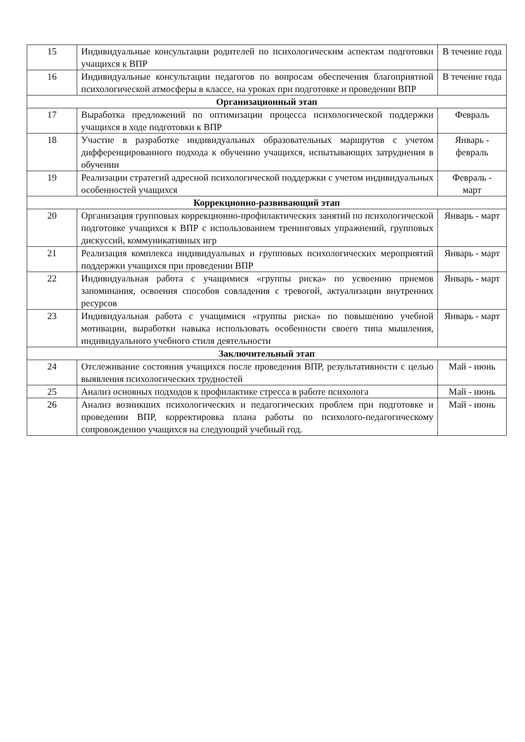| 15 | Индивидуальные консультации родителей по психологическим аспектам подготовки учащихся к ВПР | В течение года |
| 16 | Индивидуальные консультации педагогов по вопросам обеспечения благоприятной психологической атмосферы в классе, на уроках при подготовке и проведении ВПР | В течение года |
| Организационный этап | | |
| 17 | Выработка предложений по оптимизации процесса психологической поддержки учащихся в ходе подготовки к ВПР | Февраль |
| 18 | Участие в разработке индивидуальных образовательных маршрутов с учетом дифференцированного подхода к обучению учащихся, испытывающих затруднения в обучении | Январь - февраль |
| 19 | Реализации стратегий адресной психологической поддержки с учетом индивидуальных особенностей учащихся | Февраль - март |
| Коррекционно-развивающий этап | | |
| 20 | Организация групповых коррекционно-профилактических занятий по психологической подготовке учащихся к ВПР с использованием тренинговых упражнений, групповых дискуссий, коммуникативных игр | Январь - март |
| 21 | Реализация комплекса индивидуальных и групповых психологических мероприятий поддержки учащихся при проведении ВПР | Январь - март |
| 22 | Индивидуальная работа с учащимися «группы риска» по усвоению приемов запоминания, освоения способов совладения с тревогой, актуализации внутренних ресурсов | Январь - март |
| 23 | Индивидуальная работа с учащимися «группы риска» по повышению учебной мотивации, выработки навыка использовать особенности своего типа мышления, индивидуального учебного стиля деятельности | Январь - март |
| Заключительный этап | | |
| 24 | Отслеживание состояния учащихся после проведения ВПР, результативности с целью выявления психологических трудностей | Май - июнь |
| 25 | Анализ основных подходов к профилактике стресса в работе психолога | Май - июнь |
| 26 | Анализ возникших психологических и педагогических проблем при подготовке и проведении ВПР, корректировка плана работы по психолого-педагогическому сопровождению учащихся на следующий учебный год. | Май - июнь |